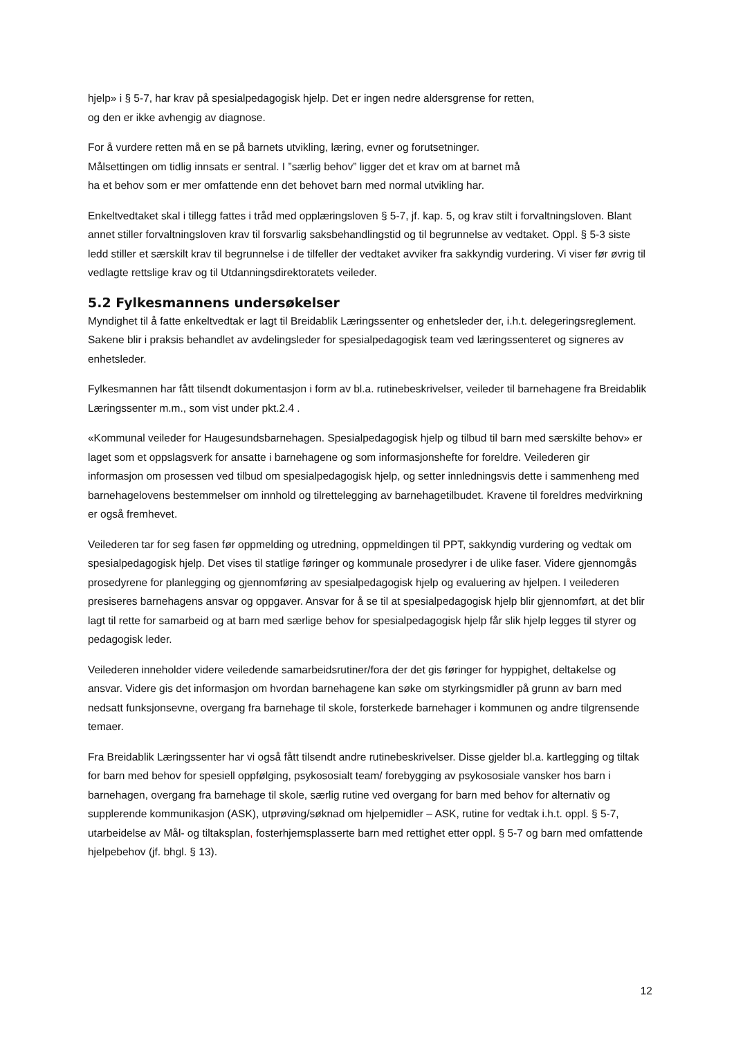hjelp» i § 5-7, har krav på spesialpedagogisk hjelp. Det er ingen nedre aldersgrense for retten,
og den er ikke avhengig av diagnose.
For å vurdere retten må en se på barnets utvikling, læring, evner og forutsetninger.
Målsettingen om tidlig innsats er sentral. I ”særlig behov” ligger det et krav om at barnet må
ha et behov som er mer omfattende enn det behovet barn med normal utvikling har.
Enkeltvedtaket skal i tillegg fattes i tråd med opplæringsloven § 5-7, jf. kap. 5, og krav stilt i forvaltningsloven. Blant annet stiller forvaltningsloven krav til forsvarlig saksbehandlingstid og til begrunnelse av vedtaket. Oppl. § 5-3 siste ledd stiller et særskilt krav til begrunnelse i de tilfeller der vedtaket avviker fra sakkyndig vurdering. Vi viser før øvrig til vedlagte rettslige krav og til Utdanningsdirektoratets veileder.
5.2 Fylkesmannens undersøkelser
Myndighet til å fatte enkeltvedtak er lagt til Breidablik Læringssenter og enhetsleder der, i.h.t. delegeringsreglement. Sakene blir i praksis behandlet av avdelingsleder for spesialpedagogisk team ved læringssenteret og signeres av enhetsleder.
Fylkesmannen har fått tilsendt dokumentasjon i form av bl.a. rutinebeskrivelser, veileder til barnehagene fra Breidablik Læringssenter m.m., som vist under pkt.2.4 .
«Kommunal veileder for Haugesundsbarnehagen. Spesialpedagogisk hjelp og tilbud til barn med særskilte behov» er laget som et oppslagsverk for ansatte i barnehagene og som informasjonshefte for foreldre. Veilederen gir informasjon om prosessen ved tilbud om spesialpedagogisk hjelp, og setter innledningsvis dette i sammenheng med barnehagelovens bestemmelser om innhold og tilrettelegging av barnehagetilbudet. Kravene til foreldres medvirkning er også fremhevet.
Veilederen tar for seg fasen før oppmelding og utredning, oppmeldingen til PPT, sakkyndig vurdering og vedtak om spesialpedagogisk hjelp. Det vises til statlige føringer og kommunale prosedyrer i de ulike faser. Videre gjennomgås prosedyrene for planlegging og gjennomføring av spesialpedagogisk hjelp og evaluering av hjelpen. I veilederen presiseres barnehagens ansvar og oppgaver. Ansvar for å se til at spesialpedagogisk hjelp blir gjennomført, at det blir lagt til rette for samarbeid og at barn med særlige behov for spesialpedagogisk hjelp får slik hjelp legges til styrer og pedagogisk leder.
Veilederen inneholder videre veiledende samarbeidsrutiner/fora der det gis føringer for hyppighet, deltakelse og ansvar. Videre gis det informasjon om hvordan barnehagene kan søke om styrkingsmidler på grunn av barn med nedsatt funksjonsevne, overgang fra barnehage til skole, forsterkede barnehager i kommunen og andre tilgrensende temaer.
Fra Breidablik Læringssenter har vi også fått tilsendt andre rutinebeskrivelser. Disse gjelder bl.a. kartlegging og tiltak for barn med behov for spesiell oppfølging, psykososialt team/ forebygging av psykososiale vansker hos barn i barnehagen, overgang fra barnehage til skole, særlig rutine ved overgang for barn med behov for alternativ og supplerende kommunikasjon (ASK), utprøving/søknad om hjelpemidler – ASK, rutine for vedtak i.h.t. oppl. § 5-7, utarbeidelse av Mål- og tiltaksplan, fosterhjemsplasserte barn med rettighet etter oppl. § 5-7 og barn med omfattende hjelpebehov (jf. bhgl. § 13).
12